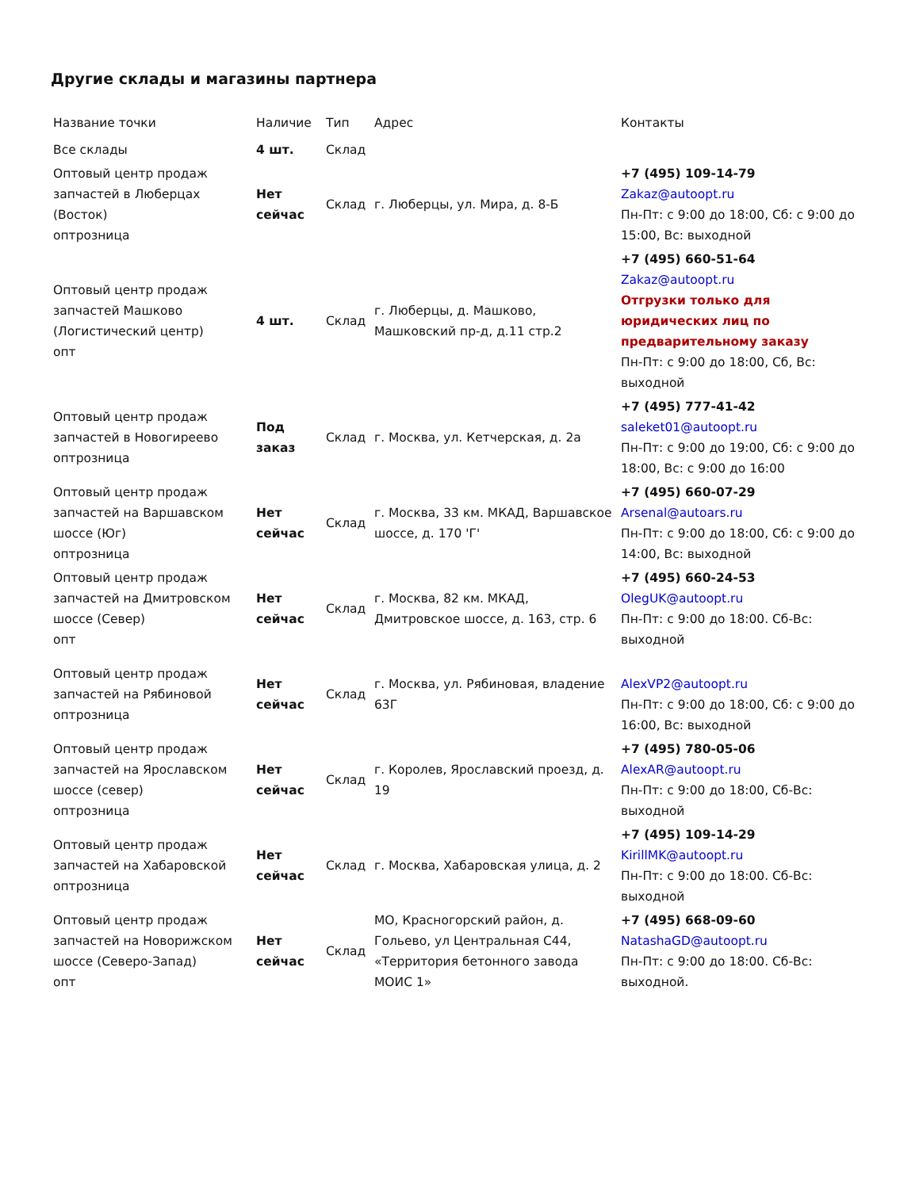Другие склады и магазины партнера
| Название точки | Наличие | Тип | Адрес | Контакты |
| --- | --- | --- | --- | --- |
| Все склады | 4 шт. | Склад | | |
| Оптовый центр продаж запчастей в Люберцах (Восток) опт­розница | Нет сейчас | Склад | г. Люберцы, ул. Мира, д. 8-Б | +7 (495) 109-14-79 Zakaz@autoopt.ru Пн-Пт: с 9:00 до 18:00, Сб: с 9:00 до 15:00, Вс: выходной |
| Оптовый центр продаж запчастей Машково (Логистический центр) опт | 4 шт. | Склад | г. Люберцы, д. Машково, Машковский пр-д, д.11 стр.2 | +7 (495) 660-51-64 Zakaz@autoopt.ru Отгрузки только для юридических лиц по предварительному заказу Пн-Пт: с 9:00 до 18:00, Сб, Вс: выходной |
| Оптовый центр продаж запчастей в Новогиреево опт­розница | Под заказ | Склад | г. Москва, ул. Кетчерская, д. 2а | +7 (495) 777-41-42 saleket01@autoopt.ru Пн-Пт: с 9:00 до 19:00, Сб: с 9:00 до 18:00, Вс: с 9:00 до 16:00 |
| Оптовый центр продаж запчастей на Варшавском шоссе (Юг) опт­розница | Нет сейчас | Склад | г. Москва, 33 км. МКАД, Варшавское шоссе, д. 170 'Г' | +7 (495) 660-07-29 Arsenal@autoars.ru Пн-Пт: с 9:00 до 18:00, Сб: с 9:00 до 14:00, Вс: выходной |
| Оптовый центр продаж запчастей на Дмитровском шоссе (Север) опт | Нет сейчас | Склад | г. Москва, 82 км. МКАД, Дмитровское шоссе, д. 163, стр. 6 | +7 (495) 660-24-53 OlegUK@autoopt.ru Пн-Пт: с 9:00 до 18:00. Сб-Вс: выходной |
| Оптовый центр продаж запчастей на Рябиновой опт­розница | Нет сейчас | Склад | г. Москва, ул. Рябиновая, владение 63Г | AlexVP2@autoopt.ru Пн-Пт: с 9:00 до 18:00, Сб: с 9:00 до 16:00, Вс: выходной |
| Оптовый центр продаж запчастей на Ярославском шоссе (север) опт­розница | Нет сейчас | Склад | г. Королев, Ярославский проезд, д. 19 | +7 (495) 780-05-06 AlexAR@autoopt.ru Пн-Пт: с 9:00 до 18:00, Сб-Вс: выходной |
| Оптовый центр продаж запчастей на Хабаровской опт­розница | Нет сейчас | Склад | г. Москва, Хабаровская улица, д. 2 | +7 (495) 109-14-29 KirillMK@autoopt.ru Пн-Пт: с 9:00 до 18:00. Сб-Вс: выходной |
| Оптовый центр продаж запчастей на Новорижском шоссе (Северо-Запад) опт | Нет сейчас | Склад | МО, Красногорский район, д. Гольево, ул Центральная С44, «Территория бетонного завода МОИС 1» | +7 (495) 668-09-60 NatashaGD@autoopt.ru Пн-Пт: с 9:00 до 18:00. Сб-Вс: выходной. |